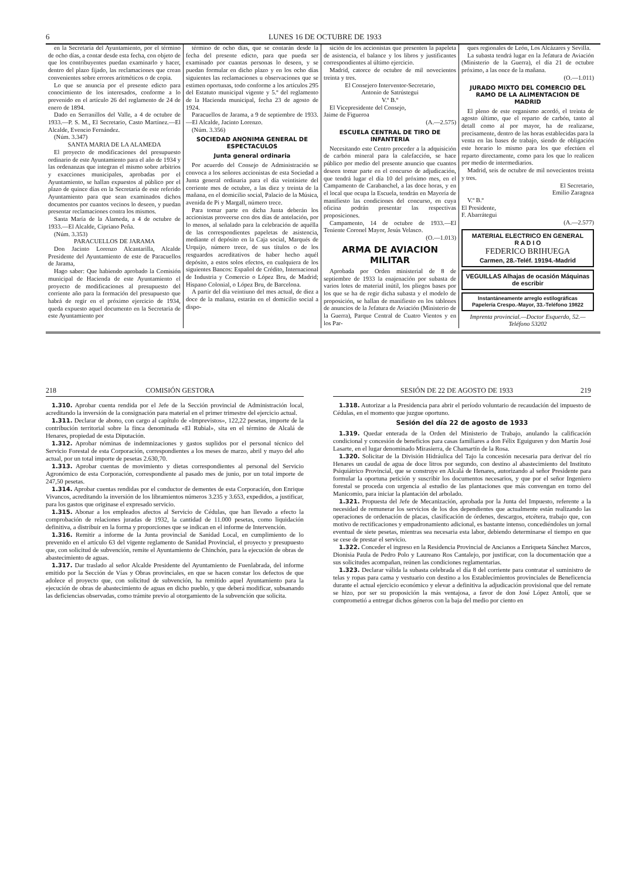6 LUNES 16 DE OCTUBRE DE 1933
en la Secretaría del Ayuntamiento, por el término de ocho días, a contar desde esta fecha, con objeto de que los contribuyentes puedan examinarlo y hacer, dentro del plazo fijado, las reclamaciones que crean convenientes sobre errores aritméticos o de copia.
Lo que se anuncia por el presente edicto para conocimiento de los interesados, conforme a lo prevenido en el artículo 26 del reglamento de 24 de enero de 1894.
Dado en Serranillos del Valle, a 4 de octubre de 1933.—P. S. M., El Secretario, Casto Martínez.—El Alcalde, Evencio Fernández.
(Núm. 3.347)
SANTA MARIA DE LA ALAMEDA
El proyecto de modificaciones del presupuesto ordinario de este Ayuntamiento para el año de 1934 y las ordenanzas que integran el mismo sobre arbitrios y exacciones municipales, aprobadas por el Ayuntamiento, se hallan expuestos al público por el plazo de quince días en la Secretaría de este referido Ayuntamiento para que sean examinados dichos documentos por cuantos vecinos lo deseen, y puedan presentar reclamaciones contra los mismos.
Santa María de la Alameda, a 4 de octubre de 1933.—El Alcalde, Cipriano Peña.
(Núm. 3.353)
PARACUELLOS DE JARAMA
Don Jacinto Lorenzo Alcantarilla, Alcalde Presidente del Ayuntamiento de este de Paracuellos de Jarama,
Hago saber: Que habiendo aprobado la Comisión municipal de Hacienda de este Ayuntamiento el proyecto de modificaciones al presupuesto del corriente año para la formación del presupuesto que habrá de regir en el próximo ejercicio de 1934, queda expuesto aquel documento en la Secretaría de este Ayuntamiento por
término de ocho días, que se contarán desde la fecha del presente edicto, para que pueda ser examinado por cuantas personas lo deseen, y se puedan formular en dicho plazo y en los ocho días siguientes las reclamaciones u observaciones que se estimen oportunas, todo conforme a los artículos 295 del Estatuto municipal vigente y 5.º del reglamento de la Hacienda municipal, fecha 23 de agosto de 1924.
Paracuellos de Jarama, a 9 de septiembre de 1933.—El Alcalde, Jacinto Lorenzo.
(Núm. 3.356)
SOCIEDAD ANONIMA GENERAL DE ESPECTACULOS
Junta general ordinaria
Por acuerdo del Consejo de Administración se convoca a los señores accionistas de esta Sociedad a Junta general ordinaria para el día veintisiete del corriente mes de octubre, a las diez y treinta de la mañana, en el domicilio social, Palacio de la Música, avenida de Pi y Margall, número trece.
Para tomar parte en dicha Junta deberán los accionistas proveerse con dos días de antelación, por lo menos, al señalado para la celebración de aquélla de las correspondientes papeletas de asistencia, mediante el depósito en la Caja social, Marqués de Urquijo, número trece, de sus títulos o de los resguardos acreditativos de haber hecho aquél depósito, a estos solos efectos, en cualquiera de los siguientes Bancos: Español de Crédito, Internacional de Industria y Comercio o López Bru, de Madrid; Hispano Colonial, o López Bru, de Barcelona.
A partir del día veintiuno del mes actual, de diez a doce de la mañana, estarán en el domicilio social a dispo-
sición de los accionistas que presenten la papeleta de asistencia, el balance y los libros y justificantes correspondientes al último ejercicio.
Madrid, catorce de octubre de mil novecientos treinta y tres.
El Consejero Interventor-Secretario,
Antonio de Satrústegui
V.º B.º
El Vicepresidente del Consejo,
Jaime de Figueroa
(A.—2.575)
ESCUELA CENTRAL DE TIRO DE INFANTERIA
Necesitando este Centro proceder a la adquisición de carbón mineral para la calefacción, se hace público por medio del presente anuncio que cuantos deseen tomar parte en el concurso de adjudicación, que tendrá lugar el día 10 del próximo mes, en el Campamento de Carabanchel, a las doce horas, y en el local que ocupa la Escuela, tendrán en Mayoría de manifiesto las condiciones del concurso, en cuya oficina podrán presentar las respectivas proposiciones.
Campamento, 14 de octubre de 1933.—El Teniente Coronel Mayor, Jesús Velasco.
(O.—1.013)
ARMA DE AVIACION MILITAR
Aprobada por Orden ministerial de 8 de septiembre de 1933 la enajenación por subasta de varios lotes de material inútil, los pliegos bases por los que se ha de regir dicha subasta y el modelo de proposición, se hallan de manifiesto en los tablones de anuncios de la Jefatura de Aviación (Ministerio de la Guerra), Parque Central de Cuatro Vientos y en los Par-
ques regionales de León, Los Alcázares y Sevilla.
La subasta tendrá lugar en la Jefatura de Aviación (Ministerio de la Guerra), el día 21 de octubre próximo, a las once de la mañana.
(O.—1.011)
JURADO MIXTO DEL COMERCIO DEL RAMO DE LA ALIMENTACION DE MADRID
El pleno de este organismo acordó, el treinta de agosto último, que el reparto de carbón, tanto al detall como al por mayor, ha de realizarse, precisamente, dentro de las horas establecidas para la venta en las bases de trabajo, siendo de obligación este horario lo mismo para los que efectúen el reparto directamente, como para los que lo realicen por medio de intermediarios.
Madrid, seis de octubre de mil novecientos treinta y tres.
El Secretario,
Emilio Zaragoza
V.º B.º
El Presidente,
F. Abarrátegui
(A.—2.577)
MATERIAL ELECTRICO EN GENERAL
R A D I O
FEDERICO BRIHUEGA
Carmen, 28.-Teléf. 19194.-Madrid
VEGUILLAS Alhajas de ocasión Máquinas de escribir
Instantáneamente arreglo estilográficas
Papelería Crespo.-Mayor, 33.-Teléfono 19822
Imprenta provincial.—Doctor Esquerdo, 52.—Teléfono 53202
218 COMISIÓN GESTORA
1.310. Aprobar cuenta rendida por el Jefe de la Sección provincial de Administración local, acreditando la inversión de la consignación para material en el primer trimestre del ejercicio actual.
1.311. Declarar de abono, con cargo al capítulo de «Imprevistos», 122,22 pesetas, importe de la contribución territorial sobre la finca denominada «El Rubial», sita en el término de Alcalá de Henares, propiedad de esta Diputación.
1.312. Aprobar nóminas de indemnizaciones y gastos suplidos por el personal técnico del Servicio Forestal de esta Corporación, correspondientes a los meses de marzo, abril y mayo del año actual, por un total importe de pesetas 2.630,70.
1.313. Aprobar cuentas de movimiento y dietas correspondientes al personal del Servicio Agronómico de esta Corporación, correspondiente al pasado mes de junio, por un total importe de 247,50 pesetas.
1.314. Aprobar cuentas rendidas por el conductor de dementes de esta Corporación, don Enrique Vivancos, acreditando la inversión de los libramientos números 3.235 y 3.653, expedidos, a justificar, para los gastos que originase el expresado servicio.
1.315. Abonar a los empleados afectos al Servicio de Cédulas, que han llevado a efecto la comprobación de relaciones juradas de 1932, la cantidad de 11.000 pesetas, como liquidación definitiva, a distribuir en la forma y proporciones que se indican en el informe de Intervención.
1.316. Remitir a informe de la Junta provincial de Sanidad Local, en cumplimiento de lo prevenido en el artículo 63 del vigente reglamento de Sanidad Provincial, el proyecto y presupuesto que, con solicitud de subvención, remite el Ayuntamiento de Chinchón, para la ejecución de obras de abastecimiento de aguas.
1.317. Dar traslado al señor Alcalde Presidente del Ayuntamiento de Fuenlabrada, del informe emitido por la Sección de Vías y Obras provinciales, en que se hacen constar los defectos de que adolece el proyecto que, con solicitud de subvención, ha remitido aquel Ayuntamiento para la ejecución de obras de abastecimiento de aguas en dicho pueblo, y que deberá modificar, subsanando las deficiencias observadas, como trámite previo al otorgamiento de la subvención que solicita.
SESIÓN DE 22 DE AGOSTO DE 1933 219
1.318. Autorizar a la Presidencia para abrir el período voluntario de recaudación del impuesto de Cédulas, en el momento que juzgue oportuno.
Sesión del día 22 de agosto de 1933
1.319. Quedar enterada de la Orden del Ministerio de Trabajo, anulando la calificación condicional y concesión de beneficios para casas familiares a don Félix Eguiguren y don Martín José Lasarte, en el lugar denominado Mirasierra, de Chamartín de la Rosa.
1.320. Solicitar de la División Hidráulica del Tajo la concesión necesaria para derivar del río Henares un caudal de agua de doce litros por segundo, con destino al abastecimiento del Instituto Psiquiátrico Provincial, que se construye en Alcalá de Henares, autorizando al señor Presidente para formular la oportuna petición y suscribir los documentos necesarios, y que por el señor Ingeniero forestal se proceda con urgencia al estudio de las plantaciones que más convengan en torno del Manicomio, para iniciar la plantación del arbolado.
1.321. Propuesta del Jefe de Mecanización, aprobada por la Junta del Impuesto, referente a la necesidad de remunerar los servicios de los dos dependientes que actualmente están realizando las operaciones de ordenación de placas, clasificación de órdenes, descargos, etcétera, trabajo que, con motivo de rectificaciones y empadronamiento adicional, es bastante intenso, concediéndoles un jornal eventual de siete pesetas, mientras sea necesaria esta labor, debiendo determinarse el tiempo en que se cese de prestar el servicio.
1.322. Conceder el ingreso en la Residencia Provincial de Ancianos a Enriqueta Sánchez Marcos, Dionisia Paula de Pedro Polo y Laureano Ros Cantalejo, por justificar, con la documentación que a sus solicitudes acompañan, reúnen las condiciones reglamentarias.
1.323. Declarar válida la subasta celebrada el día 8 del corriente para contratar el suministro de telas y ropas para cama y vestuario con destino a los Establecimientos provinciales de Beneficencia durante el actual ejercicio económico y elevar a definitiva la adjudicación provisional que del remate se hizo, por ser su proposición la más ventajosa, a favor de don José López Antolí, que se comprometió a entregar dichos géneros con la baja del medio por ciento en